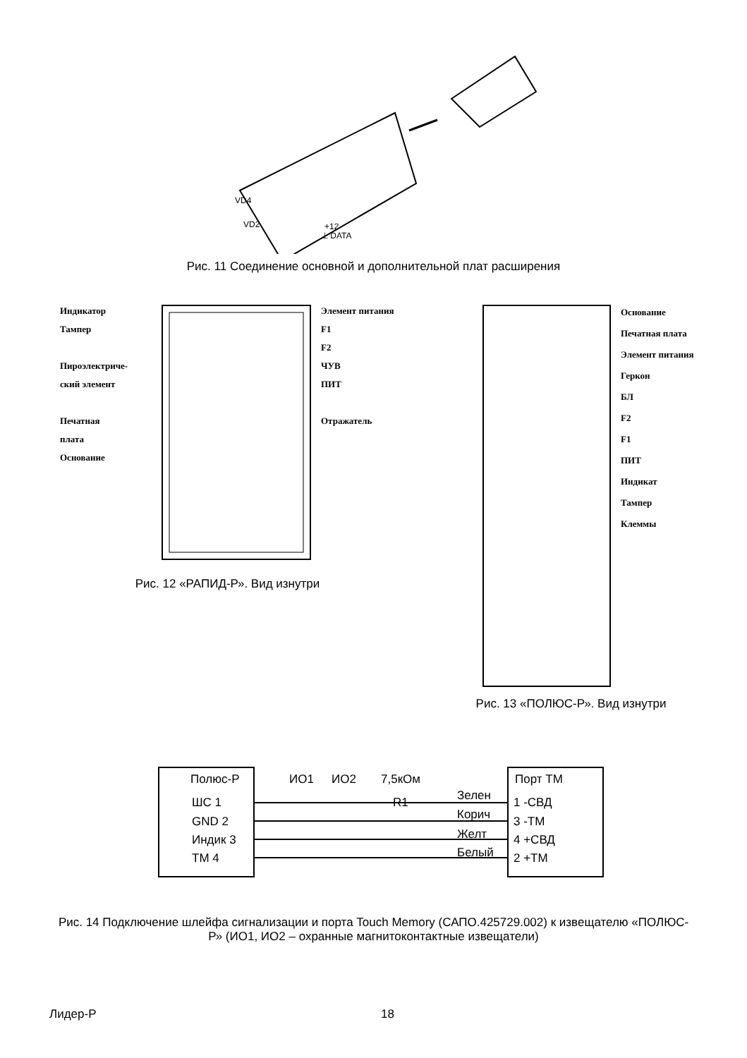VD4
VD2
+12
⊥ DATA
Рис. 11 Соединение основной и дополнительной плат расширения
Индикатор
Тампер
Пироэлектриче-
ский элемент
Печатная
плата
Основание
Элемент питания
F1
F2
ЧУВ
ПИТ
Отражатель
Рис. 12 «РАПИД-Р». Вид изнутри
Основание
Печатная плата
Элемент питания
Геркон
БЛ
F2
F1
ПИТ
Индикат
Тампер
Клеммы
Рис. 13 «ПОЛЮС-Р». Вид изнутри
Полюс-Р
Порт ТМ
ШС 1
GND 2
Индик 3
ТМ 4
ИО1
ИО2
7,5кОм
R1
Зелен
Корич
Желт
Белый
1 -СВД
3 -ТМ
4 +СВД
2 +ТМ
Рис. 14 Подключение шлейфа сигнализации и порта Touch Memory (САПО.425729.002) к извещателю «ПОЛЮС-Р» (ИО1, ИО2 – охранные магнитоконтактные извещатели)
Лидер-Р 18